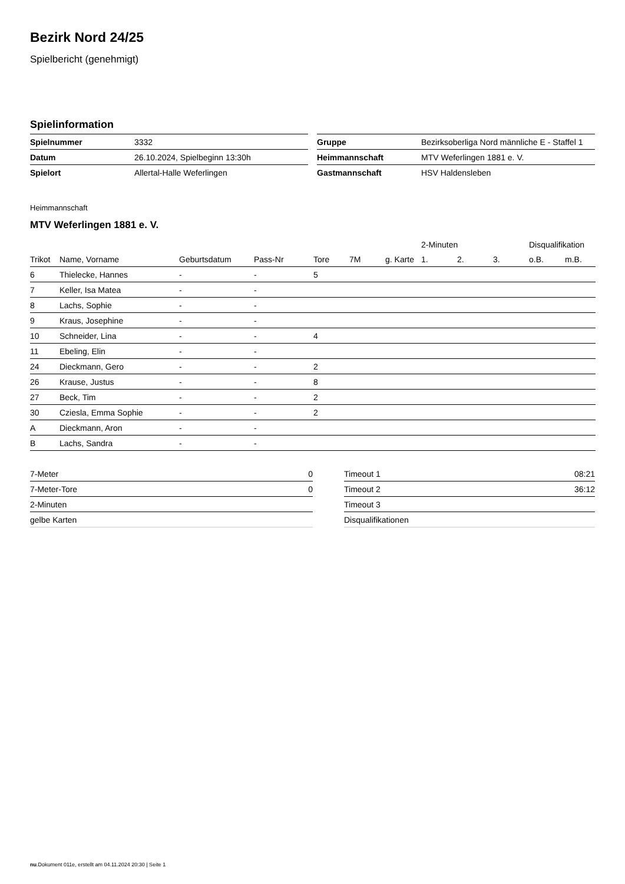Bezirk Nord 24/25
Spielbericht (genehmigt)
Spielinformation
| Spielnummer | 3332 |
| Datum | 26.10.2024, Spielbeginn 13:30h |
| Spielort | Allertal-Halle Weferlingen |
| Gruppe | Bezirksoberliga Nord männliche E - Staffel 1 |
| Heimmannschaft | MTV Weferlingen 1881 e. V. |
| Gastmannschaft | HSV Haldensleben |
Heimmannschaft
MTV Weferlingen 1881 e. V.
| | | | | | | | 2-Minuten | | | Disqualifikation | |
| --- | --- | --- | --- | --- | --- | --- | --- | --- | --- | --- | --- |
| Trikot | Name, Vorname | Geburtsdatum | Pass-Nr | Tore | 7M | g. Karte | 1. | 2. | 3. | o.B. | m.B. |
| 6 | Thielecke, Hannes | - | - | 5 | | | | | | | |
| 7 | Keller, Isa Matea | - | - | | | | | | | | |
| 8 | Lachs, Sophie | - | - | | | | | | | | |
| 9 | Kraus, Josephine | - | - | | | | | | | | |
| 10 | Schneider, Lina | - | - | 4 | | | | | | | |
| 11 | Ebeling, Elin | - | - | | | | | | | | |
| 24 | Dieckmann, Gero | - | - | 2 | | | | | | | |
| 26 | Krause, Justus | - | - | 8 | | | | | | | |
| 27 | Beck, Tim | - | - | 2 | | | | | | | |
| 30 | Cziesla, Emma Sophie | - | - | 2 | | | | | | | |
| A | Dieckmann, Aron | - | - | | | | | | | | |
| B | Lachs, Sandra | - | - | | | | | | | | |
| 7-Meter | 0 |
| 7-Meter-Tore | 0 |
| 2-Minuten | |
| gelbe Karten | |
| Timeout 1 | 08:21 |
| Timeout 2 | 36:12 |
| Timeout 3 | |
| Disqualifikationen | |
nu.Dokument 011e, erstellt am 04.11.2024 20:30 | Seite 1